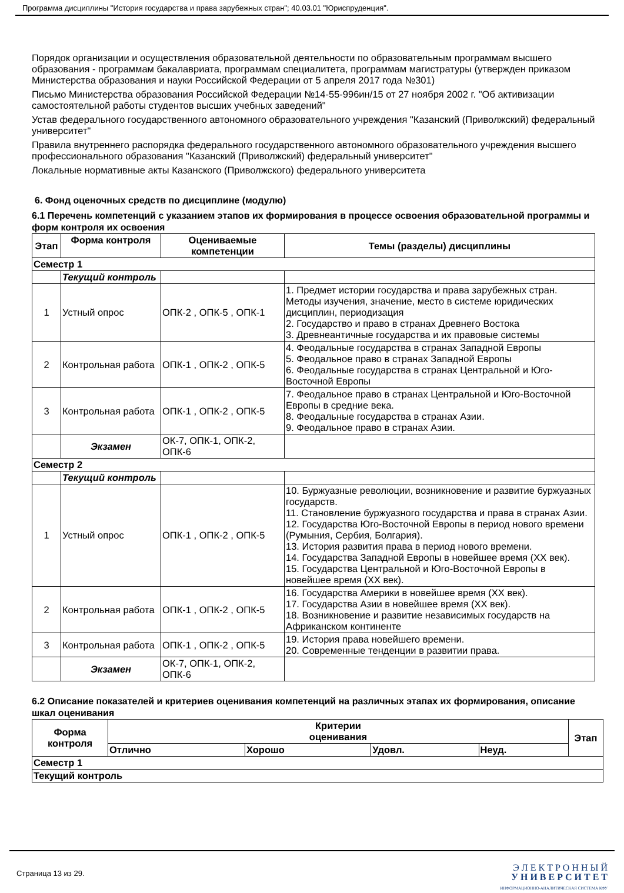Программа дисциплины "История государства и права зарубежных стран"; 40.03.01 "Юриспруденция".
Порядок организации и осуществления образовательной деятельности по образовательным программам высшего образования - программам бакалавриата, программам специалитета, программам магистратуры (утвержден приказом Министерства образования и науки Российской Федерации от 5 апреля 2017 года №301)
Письмо Министерства образования Российской Федерации №14-55-996ин/15 от 27 ноября 2002 г. "Об активизации самостоятельной работы студентов высших учебных заведений"
Устав федерального государственного автономного образовательного учреждения "Казанский (Приволжский) федеральный университет"
Правила внутреннего распорядка федерального государственного автономного образовательного учреждения высшего профессионального образования "Казанский (Приволжский) федеральный университет"
Локальные нормативные акты Казанского (Приволжского) федерального университета
6. Фонд оценочных средств по дисциплине (модулю)
6.1 Перечень компетенций с указанием этапов их формирования в процессе освоения образовательной программы и форм контроля их освоения
| Этап | Форма контроля | Оцениваемые компетенции | Темы (разделы) дисциплины |
| --- | --- | --- | --- |
| Семестр 1 | | | |
| | Текущий контроль | | |
| 1 | Устный опрос | ОПК-2 , ОПК-5 , ОПК-1 | 1. Предмет истории государства и права зарубежных стран. Методы изучения, значение, место в системе юридических дисциплин, периодизация 2. Государство и право в странах Древнего Востока 3. Древнеантичные государства и их правовые системы |
| 2 | Контрольная работа | ОПК-1 , ОПК-2 , ОПК-5 | 4. Феодальные государства в странах Западной Европы 5. Феодальное право в странах Западной Европы 6. Феодальные государства в странах Центральной и Юго-Восточной Европы |
| 3 | Контрольная работа | ОПК-1 , ОПК-2 , ОПК-5 | 7. Феодальное право в странах Центральной и Юго-Восточной Европы в средние века. 8. Феодальные государства в странах Азии. 9. Феодальное право в странах Азии. |
| | Экзамен | ОК-7, ОПК-1, ОПК-2, ОПК-6 | |
| Семестр 2 | | | |
| | Текущий контроль | | |
| 1 | Устный опрос | ОПК-1 , ОПК-2 , ОПК-5 | 10. Буржуазные революции, возникновение и развитие буржуазных государств. 11. Становление буржуазного государства и права в странах Азии. 12. Государства Юго-Восточной Европы в период нового времени (Румыния, Сербия, Болгария). 13. История развития права в период нового времени. 14. Государства Западной Европы в новейшее время (XX век). 15. Государства Центральной и Юго-Восточной Европы в новейшее время (XX век). |
| 2 | Контрольная работа | ОПК-1 , ОПК-2 , ОПК-5 | 16. Государства Америки в новейшее время (XX век). 17. Государства Азии в новейшее время (XX век). 18. Возникновение и развитие независимых государств на Африканском континенте |
| 3 | Контрольная работа | ОПК-1 , ОПК-2 , ОПК-5 | 19. История права новейшего времени. 20. Современные тенденции в развитии права. |
| | Экзамен | ОК-7, ОПК-1, ОПК-2, ОПК-6 | |
6.2 Описание показателей и критериев оценивания компетенций на различных этапах их формирования, описание шкал оценивания
| Форма контроля | Критерии оценивания | | | | Этап |
| --- | --- | --- | --- | --- | --- |
| | Отлично | Хорошо | Удовл. | Неуд. | |
| Семестр 1 | | | | | |
| Текущий контроль | | | | | |
Страница 13 из 29.
Э Л Е К Т Р О Н Н Ы Й
У Н И В Е Р С И Т Е Т
ИНФОРМАЦИОННО-АНАЛИТИЧЕСКАЯ СИСТЕМА КФУ